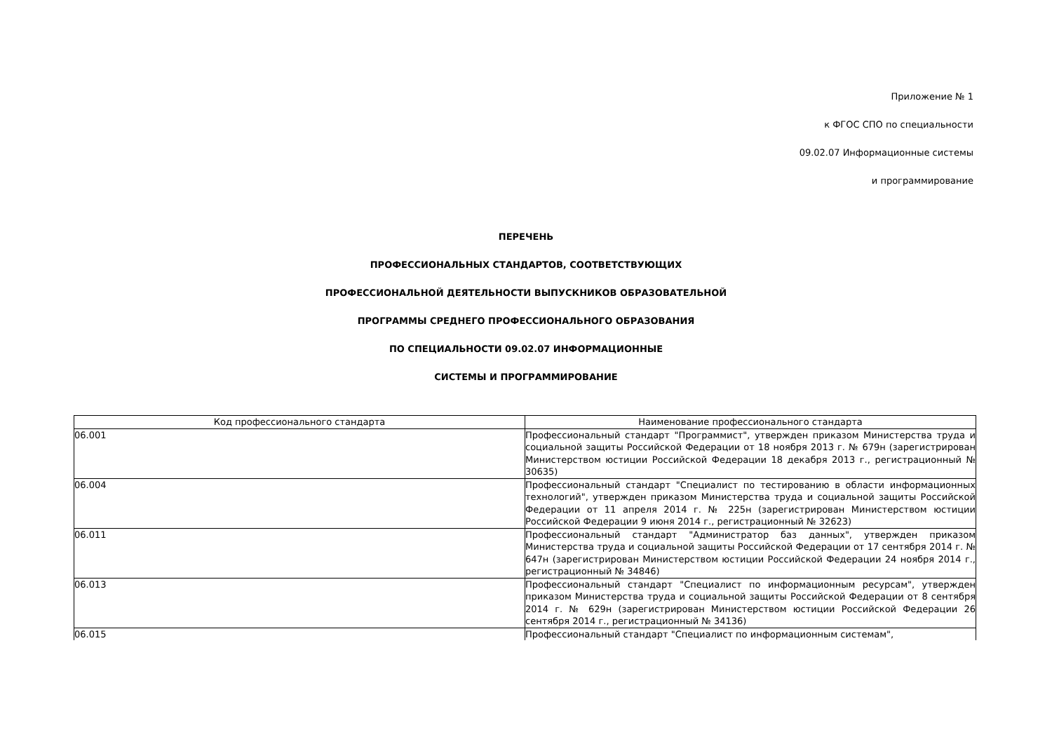Приложение № 1
к ФГОС СПО по специальности
09.02.07 Информационные системы
и программирование
ПЕРЕЧЕНЬ
ПРОФЕССИОНАЛЬНЫХ СТАНДАРТОВ, СООТВЕТСТВУЮЩИХ
ПРОФЕССИОНАЛЬНОЙ ДЕЯТЕЛЬНОСТИ ВЫПУСКНИКОВ ОБРАЗОВАТЕЛЬНОЙ
ПРОГРАММЫ СРЕДНЕГО ПРОФЕССИОНАЛЬНОГО ОБРАЗОВАНИЯ
ПО СПЕЦИАЛЬНОСТИ 09.02.07 ИНФОРМАЦИОННЫЕ
СИСТЕМЫ И ПРОГРАММИРОВАНИЕ
| Код профессионального стандарта | Наименование профессионального стандарта |
| --- | --- |
| 06.001 | Профессиональный стандарт "Программист", утвержден приказом Министерства труда и социальной защиты Российской Федерации от 18 ноября 2013 г. № 679н (зарегистрирован Министерством юстиции Российской Федерации 18 декабря 2013 г., регистрационный № 30635) |
| 06.004 | Профессиональный стандарт "Специалист по тестированию в области информационных технологий", утвержден приказом Министерства труда и социальной защиты Российской Федерации от 11 апреля 2014 г. № 225н (зарегистрирован Министерством юстиции Российской Федерации 9 июня 2014 г., регистрационный № 32623) |
| 06.011 | Профессиональный стандарт "Администратор баз данных", утвержден приказом Министерства труда и социальной защиты Российской Федерации от 17 сентября 2014 г. № 647н (зарегистрирован Министерством юстиции Российской Федерации 24 ноября 2014 г., регистрационный № 34846) |
| 06.013 | Профессиональный стандарт "Специалист по информационным ресурсам", утвержден приказом Министерства труда и социальной защиты Российской Федерации от 8 сентября 2014 г. № 629н (зарегистрирован Министерством юстиции Российской Федерации 26 сентября 2014 г., регистрационный № 34136) |
| 06.015 | Профессиональный стандарт "Специалист по информационным системам", |